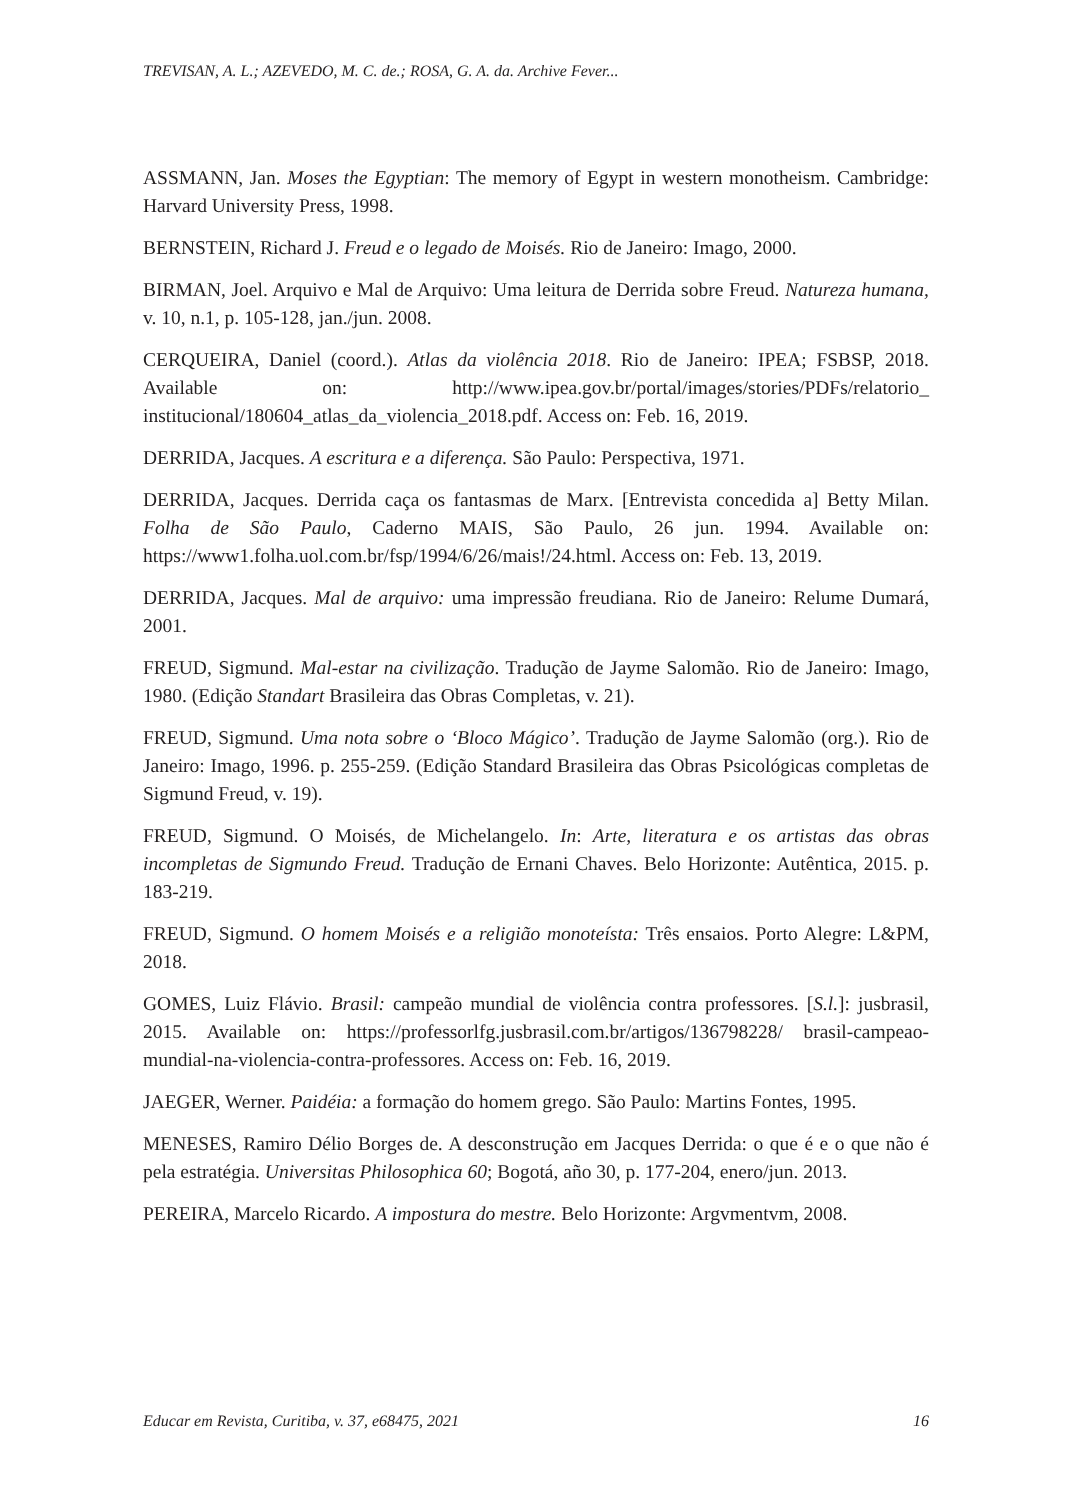TREVISAN, A. L.; AZEVEDO, M. C. de.; ROSA, G. A. da. Archive Fever...
ASSMANN, Jan. Moses the Egyptian: The memory of Egypt in western monotheism. Cambridge: Harvard University Press, 1998.
BERNSTEIN, Richard J. Freud e o legado de Moisés. Rio de Janeiro: Imago, 2000.
BIRMAN, Joel. Arquivo e Mal de Arquivo: Uma leitura de Derrida sobre Freud. Natureza humana, v. 10, n.1, p. 105-128, jan./jun. 2008.
CERQUEIRA, Daniel (coord.). Atlas da violência 2018. Rio de Janeiro: IPEA; FSBSP, 2018. Available on: http://www.ipea.gov.br/portal/images/stories/PDFs/relatorio_ institucional/180604_atlas_da_violencia_2018.pdf. Access on: Feb. 16, 2019.
DERRIDA, Jacques. A escritura e a diferença. São Paulo: Perspectiva, 1971.
DERRIDA, Jacques. Derrida caça os fantasmas de Marx. [Entrevista concedida a] Betty Milan. Folha de São Paulo, Caderno MAIS, São Paulo, 26 jun. 1994. Available on: https://www1.folha.uol.com.br/fsp/1994/6/26/mais!/24.html. Access on: Feb. 13, 2019.
DERRIDA, Jacques. Mal de arquivo: uma impressão freudiana. Rio de Janeiro: Relume Dumará, 2001.
FREUD, Sigmund. Mal-estar na civilização. Tradução de Jayme Salomão. Rio de Janeiro: Imago, 1980. (Edição Standart Brasileira das Obras Completas, v. 21).
FREUD, Sigmund. Uma nota sobre o ‘Bloco Mágico’. Tradução de Jayme Salomão (org.). Rio de Janeiro: Imago, 1996. p. 255-259. (Edição Standard Brasileira das Obras Psicológicas completas de Sigmund Freud, v. 19).
FREUD, Sigmund. O Moisés, de Michelangelo. In: Arte, literatura e os artistas das obras incompletas de Sigmundo Freud. Tradução de Ernani Chaves. Belo Horizonte: Autêntica, 2015. p. 183-219.
FREUD, Sigmund. O homem Moisés e a religião monoteísta: Três ensaios. Porto Alegre: L&PM, 2018.
GOMES, Luiz Flávio. Brasil: campeão mundial de violência contra professores. [S.l.]: jusbrasil, 2015. Available on: https://professorlfg.jusbrasil.com.br/artigos/136798228/ brasil-campeao-mundial-na-violencia-contra-professores. Access on: Feb. 16, 2019.
JAEGER, Werner. Paidéia: a formação do homem grego. São Paulo: Martins Fontes, 1995.
MENESES, Ramiro Délio Borges de. A desconstrução em Jacques Derrida: o que é e o que não é pela estratégia. Universitas Philosophica 60; Bogotá, año 30, p. 177-204, enero/jun. 2013.
PEREIRA, Marcelo Ricardo. A impostura do mestre. Belo Horizonte: Argvmentvm, 2008.
Educar em Revista, Curitiba, v. 37, e68475, 2021 16